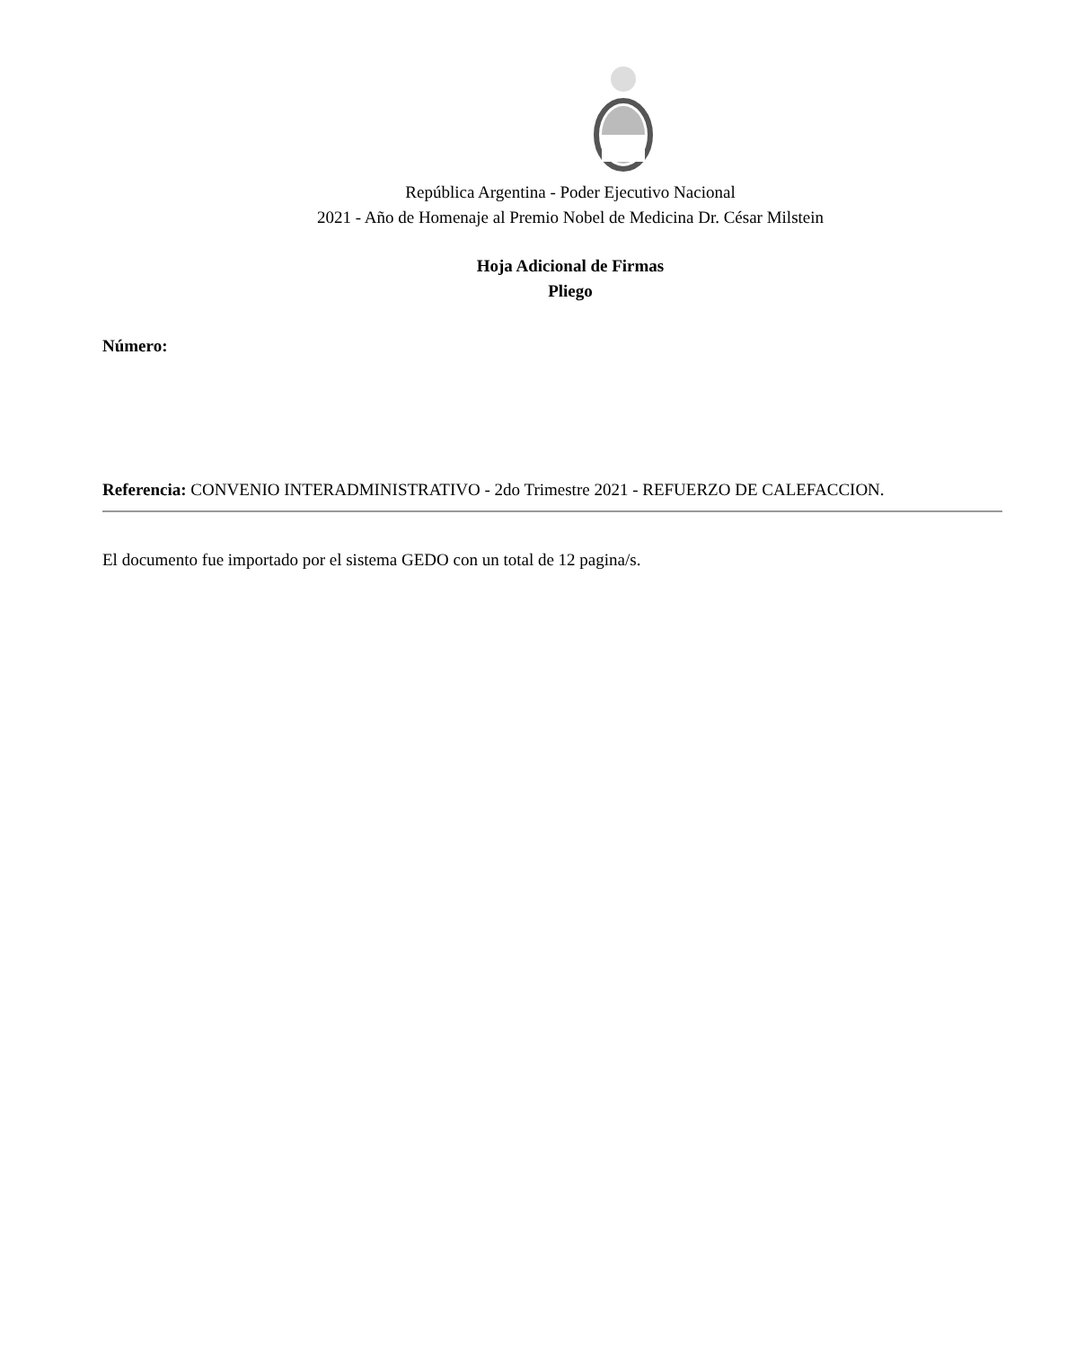República Argentina - Poder Ejecutivo Nacional
2021 - Año de Homenaje al Premio Nobel de Medicina Dr. César Milstein
Hoja Adicional de Firmas
Pliego
Número:
Referencia: CONVENIO INTERADMINISTRATIVO - 2do Trimestre 2021 - REFUERZO DE CALEFACCION.
El documento fue importado por el sistema GEDO con un total de 12 pagina/s.